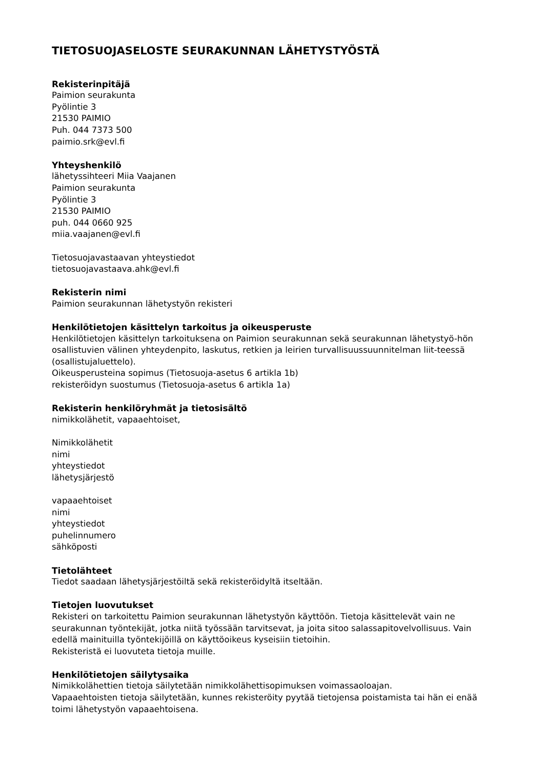TIETOSUOJASELOSTE SEURAKUNNAN LÄHETYSTYÖSTÄ
Rekisterinpitäjä
Paimion seurakunta
Pyölintie 3
21530 PAIMIO
Puh. 044 7373 500
paimio.srk@evl.fi
Yhteyshenkilö
lähetyssihteeri Miia Vaajanen
Paimion seurakunta
Pyölintie 3
21530 PAIMIO
puh. 044 0660 925
miia.vaajanen@evl.fi
Tietosuojavastaavan yhteystiedot
tietosuojavastaava.ahk@evl.fi
Rekisterin nimi
Paimion seurakunnan lähetystyön rekisteri
Henkilötietojen käsittelyn tarkoitus ja oikeusperuste
Henkilötietojen käsittelyn tarkoituksena on Paimion seurakunnan sekä seurakunnan lähetystyö-hön osallistuvien välinen yhteydenpito, laskutus, retkien ja leirien turvallisuussuunnitelman liit-teessä (osallistujaluettelo).
Oikeusperusteina sopimus (Tietosuoja-asetus 6 artikla 1b)
rekisteröidyn suostumus (Tietosuoja-asetus 6 artikla 1a)
Rekisterin henkilöryhmät ja tietosisältö
nimikkolähetit, vapaaehtoiset,
Nimikkolähetit
nimi
yhteystiedot
lähetysjärjestö
vapaaehtoiset
nimi
yhteystiedot
puhelinnumero
sähköposti
Tietolähteet
Tiedot saadaan lähetysjärjestöiltä sekä rekisteröidyltä itseltään.
Tietojen luovutukset
Rekisteri on tarkoitettu Paimion seurakunnan lähetystyön käyttöön. Tietoja käsittelevät vain ne seurakunnan työntekijät, jotka niitä työssään tarvitsevat, ja joita sitoo salassapitovelvollisuus. Vain edellä mainituilla työntekijöillä on käyttöoikeus kyseisiin tietoihin.
Rekisteristä ei luovuteta tietoja muille.
Henkilötietojen säilytysaika
Nimikkolähettien tietoja säilytetään nimikkolähettisopimuksen voimassaoloajan.
Vapaaehtoisten tietoja säilytetään, kunnes rekisteröity pyytää tietojensa poistamista tai hän ei enää toimi lähetystyön vapaaehtoisena.